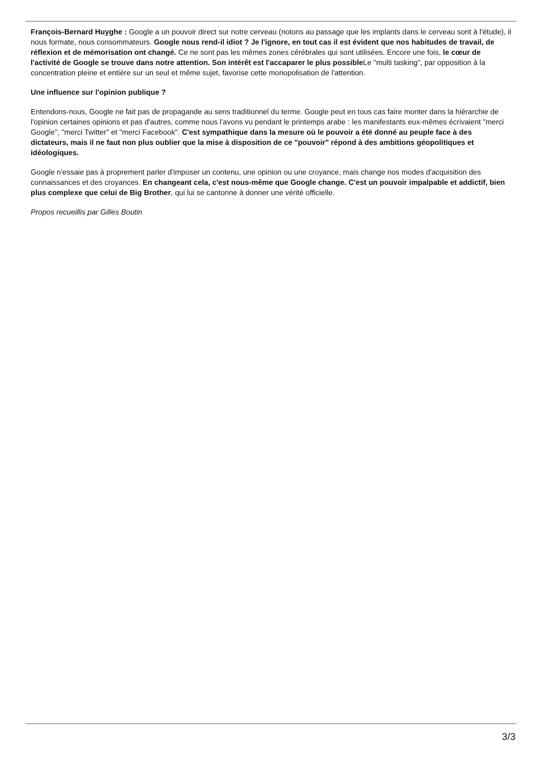François-Bernard Huyghe : Google a un pouvoir direct sur notre cerveau (notons au passage que les implants dans le cerveau sont à l'étude), il nous formate, nous consommateurs. Google nous rend-il idiot ? Je l'ignore, en tout cas il est évident que nos habitudes de travail, de réflexion et de mémorisation ont changé. Ce ne sont pas les mêmes zones cérébrales qui sont utilisées. Encore une fois, le cœur de l'activité de Google se trouve dans notre attention. Son intérêt est l'accaparer le plus possible Le "multi tasking", par opposition à la concentration pleine et entière sur un seul et même sujet, favorise cette monopolisation de l'attention.
Une influence sur l'opinion publique ?
Entendons-nous, Google ne fait pas de propagande au sens traditionnel du terme. Google peut en tous cas faire monter dans la hiérarchie de l'opinion certaines opinions et pas d'autres, comme nous l'avons vu pendant le printemps arabe : les manifestants eux-mêmes écrivaient "merci Google", "merci Twitter" et "merci Facebook". C'est sympathique dans la mesure où le pouvoir a été donné au peuple face à des dictateurs, mais il ne faut non plus oublier que la mise à disposition de ce "pouvoir" répond à des ambitions géopolitiques et idéologiques.
Google n'essaie pas à proprement parler d'imposer un contenu, une opinion ou une croyance, mais change nos modes d'acquisition des connaissances et des croyances. En changeant cela, c'est nous-même que Google change. C'est un pouvoir impalpable et addictif, bien plus complexe que celui de Big Brother, qui lui se cantonne à donner une vérité officielle.
Propos recueillis par Gilles Boutin
3/3